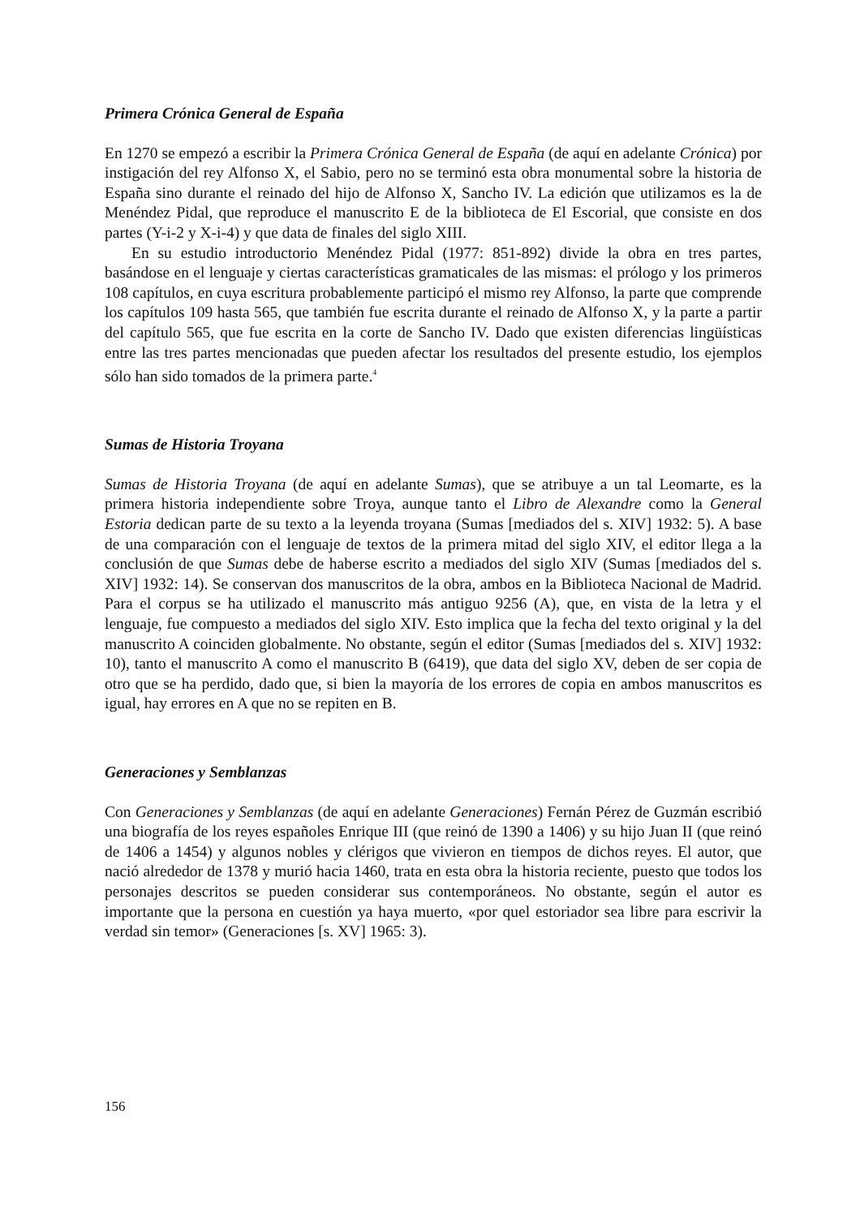Primera Crónica General de España
En 1270 se empezó a escribir la Primera Crónica General de España (de aquí en adelante Crónica) por instigación del rey Alfonso X, el Sabio, pero no se terminó esta obra monumental sobre la historia de España sino durante el reinado del hijo de Alfonso X, Sancho IV. La edición que utilizamos es la de Menéndez Pidal, que reproduce el manuscrito E de la biblioteca de El Escorial, que consiste en dos partes (Y-i-2 y X-i-4) y que data de finales del siglo XIII.
En su estudio introductorio Menéndez Pidal (1977: 851-892) divide la obra en tres partes, basándose en el lenguaje y ciertas características gramaticales de las mismas: el prólogo y los primeros 108 capítulos, en cuya escritura probablemente participó el mismo rey Alfonso, la parte que comprende los capítulos 109 hasta 565, que también fue escrita durante el reinado de Alfonso X, y la parte a partir del capítulo 565, que fue escrita en la corte de Sancho IV. Dado que existen diferencias lingüísticas entre las tres partes mencionadas que pueden afectar los resultados del presente estudio, los ejemplos sólo han sido tomados de la primera parte.<sup>4</sup>
Sumas de Historia Troyana
Sumas de Historia Troyana (de aquí en adelante Sumas), que se atribuye a un tal Leomarte, es la primera historia independiente sobre Troya, aunque tanto el Libro de Alexandre como la General Estoria dedican parte de su texto a la leyenda troyana (Sumas [mediados del s. XIV] 1932: 5). A base de una comparación con el lenguaje de textos de la primera mitad del siglo XIV, el editor llega a la conclusión de que Sumas debe de haberse escrito a mediados del siglo XIV (Sumas [mediados del s. XIV] 1932: 14). Se conservan dos manuscritos de la obra, ambos en la Biblioteca Nacional de Madrid. Para el corpus se ha utilizado el manuscrito más antiguo 9256 (A), que, en vista de la letra y el lenguaje, fue compuesto a mediados del siglo XIV. Esto implica que la fecha del texto original y la del manuscrito A coinciden globalmente. No obstante, según el editor (Sumas [mediados del s. XIV] 1932: 10), tanto el manuscrito A como el manuscrito B (6419), que data del siglo XV, deben de ser copia de otro que se ha perdido, dado que, si bien la mayoría de los errores de copia en ambos manuscritos es igual, hay errores en A que no se repiten en B.
Generaciones y Semblanzas
Con Generaciones y Semblanzas (de aquí en adelante Generaciones) Fernán Pérez de Guzmán escribió una biografía de los reyes españoles Enrique III (que reinó de 1390 a 1406) y su hijo Juan II (que reinó de 1406 a 1454) y algunos nobles y clérigos que vivieron en tiempos de dichos reyes. El autor, que nació alrededor de 1378 y murió hacia 1460, trata en esta obra la historia reciente, puesto que todos los personajes descritos se pueden considerar sus contemporáneos. No obstante, según el autor es importante que la persona en cuestión ya haya muerto, «por quel estoriador sea libre para escrivir la verdad sin temor» (Generaciones [s. XV] 1965: 3).
156